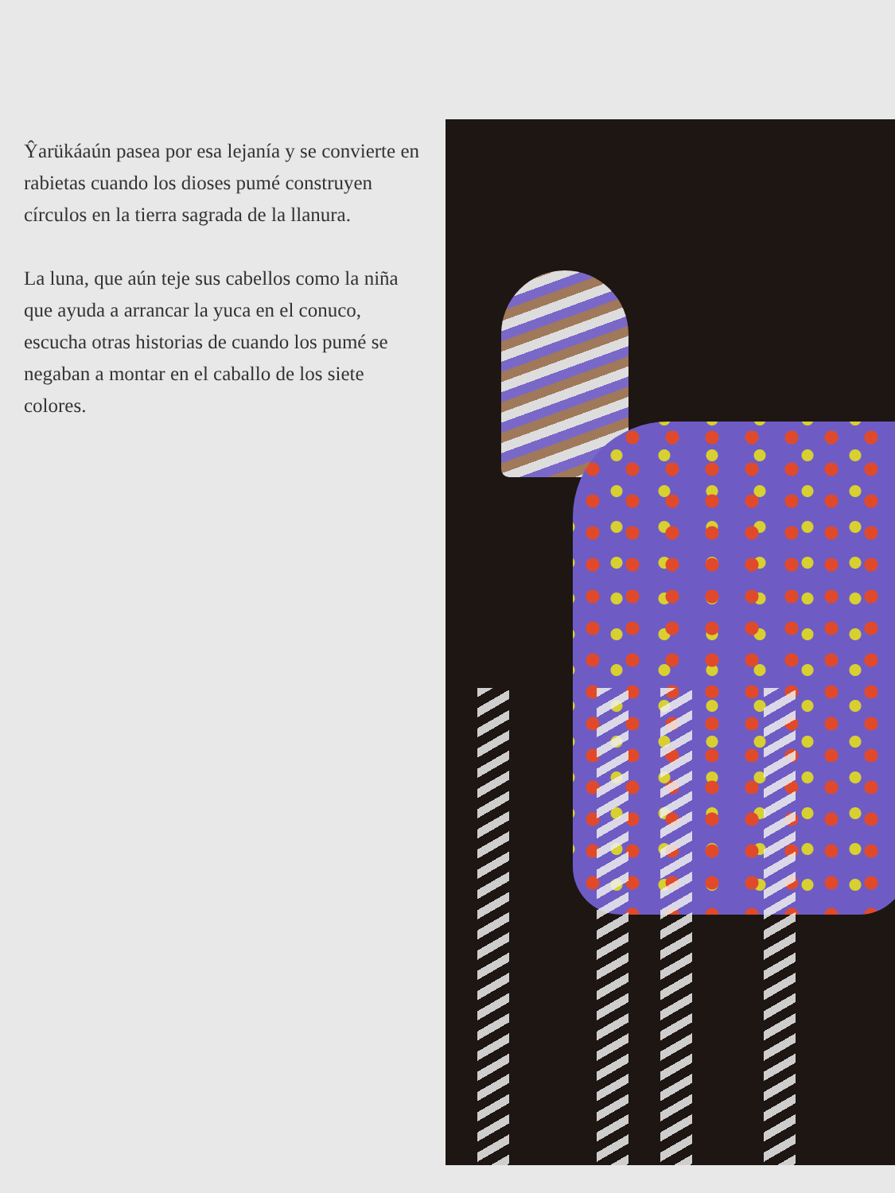Ŷarükáaún pasea por esa lejanía y se convierte en rabietas cuando los dioses pumé construyen círculos en la tierra sagrada de la llanura.
La luna, que aún teje sus cabellos como la niña que ayuda a arrancar la yuca en el conuco, escucha otras historias de cuando los pumé se negaban a montar en el caballo de los siete colores.